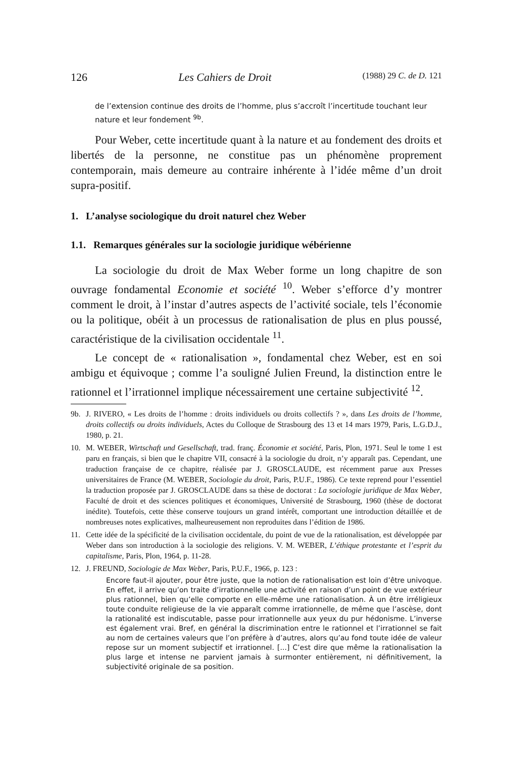126 Les Cahiers de Droit (1988) 29 C. de D. 121
de l’extension continue des droits de l’homme, plus s’accroît l’incertitude touchant leur nature et leur fondement <sup>9b</sup>.
Pour Weber, cette incertitude quant à la nature et au fondement des droits et libertés de la personne, ne constitue pas un phénomène proprement contemporain, mais demeure au contraire inhérente à l’idée même d’un droit supra-positif.
1. L’analyse sociologique du droit naturel chez Weber
1.1. Remarques générales sur la sociologie juridique wébérienne
La sociologie du droit de Max Weber forme un long chapitre de son ouvrage fondamental Economie et société <sup>10</sup>. Weber s’efforce d’y montrer comment le droit, à l’instar d’autres aspects de l’activité sociale, tels l’économie ou la politique, obéit à un processus de rationalisation de plus en plus poussé, caractéristique de la civilisation occidentale <sup>11</sup>.
Le concept de « rationalisation », fondamental chez Weber, est en soi ambigu et équivoque ; comme l’a souligné Julien Freund, la distinction entre le rationnel et l’irrationnel implique nécessairement une certaine subjectivité <sup>12</sup>.
9b. J. RIVERO, « Les droits de l’homme : droits individuels ou droits collectifs ? », dans Les droits de l’homme, droits collectifs ou droits individuels, Actes du Colloque de Strasbourg des 13 et 14 mars 1979, Paris, L.G.D.J., 1980, p. 21.
10. M. WEBER, Wirtschaft und Gesellschaft, trad. franç. Économie et société, Paris, Plon, 1971. Seul le tome 1 est paru en français, si bien que le chapitre VII, consacré à la sociologie du droit, n’y apparaît pas. Cependant, une traduction française de ce chapitre, réalisée par J. GROSCLAUDE, est récemment parue aux Presses universitaires de France (M. WEBER, Sociologie du droit, Paris, P.U.F., 1986). Ce texte reprend pour l’essentiel la traduction proposée par J. GROSCLAUDE dans sa thèse de doctorat : La sociologie juridique de Max Weber, Faculté de droit et des sciences politiques et économiques, Université de Strasbourg, 1960 (thèse de doctorat inédite). Toutefois, cette thèse conserve toujours un grand intérêt, comportant une introduction détaillée et de nombreuses notes explicatives, malheureusement non reproduites dans l’édition de 1986.
11. Cette idée de la spécificité de la civilisation occidentale, du point de vue de la rationalisation, est développée par Weber dans son introduction à la sociologie des religions. V. M. WEBER, L’éthique protestante et l’esprit du capitalisme, Paris, Plon, 1964, p. 11-28.
12. J. FREUND, Sociologie de Max Weber, Paris, P.U.F., 1966, p. 123 :
Encore faut-il ajouter, pour être juste, que la notion de rationalisation est loin d’être univoque. En effet, il arrive qu’on traite d’irrationnelle une activité en raison d’un point de vue extérieur plus rationnel, bien qu’elle comporte en elle-même une rationalisation. À un être irréligieux toute conduite religieuse de la vie apparaît comme irrationnelle, de même que l’ascèse, dont la rationalité est indiscutable, passe pour irrationnelle aux yeux du pur hédonisme. L’inverse est également vrai. Bref, en général la discrimination entre le rationnel et l’irrationnel se fait au nom de certaines valeurs que l’on préfère à d’autres, alors qu’au fond toute idée de valeur repose sur un moment subjectif et irrationnel. [...] C’est dire que même la rationalisation la plus large et intense ne parvient jamais à surmonter entièrement, ni définitivement, la subjectivité originale de sa position.